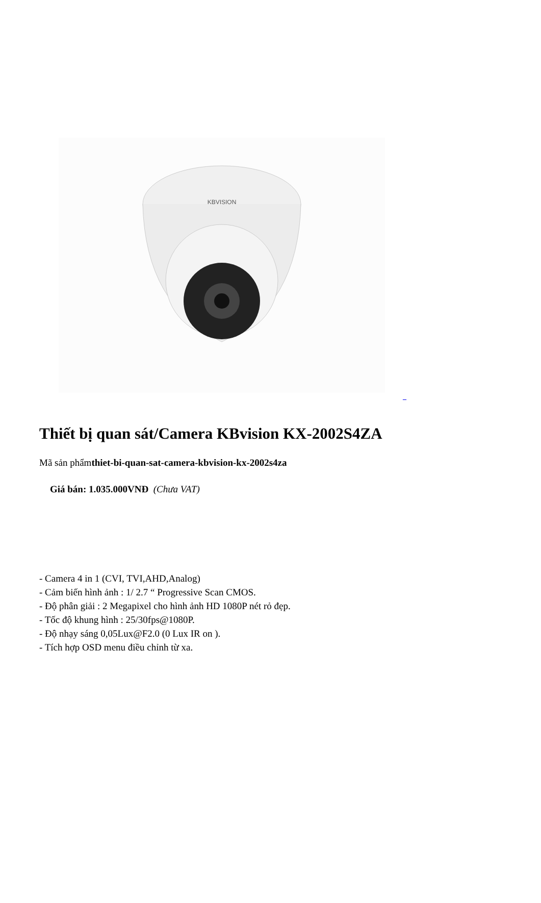KBVISION
_
Thiết bị quan sát/Camera KBvision KX-2002S4ZA
Mã sản phẩmthiet-bi-quan-sat-camera-kbvision-kx-2002s4za
Giá bán: 1.035.000VNĐ (Chưa VAT)
- Camera 4 in 1 (CVI, TVI,AHD,Analog)
- Cảm biến hình ảnh : 1/ 2.7 “ Progressive Scan CMOS.
- Độ phân giải : 2 Megapixel cho hình ảnh HD 1080P nét rỏ đẹp.
- Tốc độ khung hình : 25/30fps@1080P.
- Độ nhạy sáng 0,05Lux@F2.0 (0 Lux IR on ).
- Tích hợp OSD menu điều chỉnh từ xa.